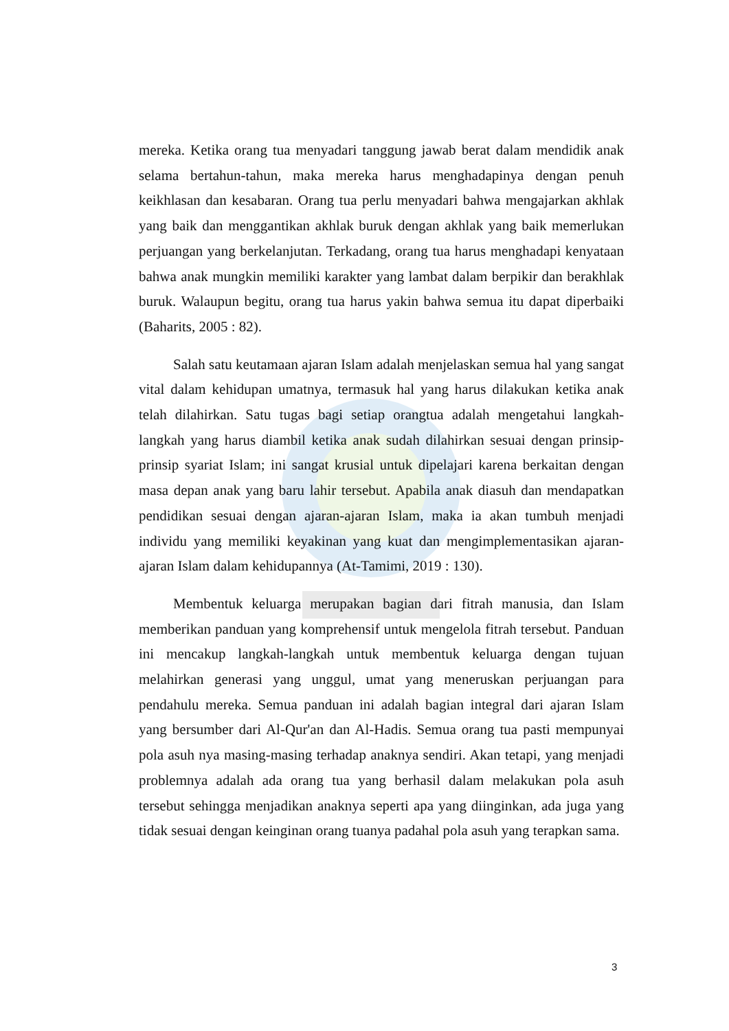mereka. Ketika orang tua menyadari tanggung jawab berat dalam mendidik anak selama bertahun-tahun, maka mereka harus menghadapinya dengan penuh keikhlasan dan kesabaran. Orang tua perlu menyadari bahwa mengajarkan akhlak yang baik dan menggantikan akhlak buruk dengan akhlak yang baik memerlukan perjuangan yang berkelanjutan. Terkadang, orang tua harus menghadapi kenyataan bahwa anak mungkin memiliki karakter yang lambat dalam berpikir dan berakhlak buruk. Walaupun begitu, orang tua harus yakin bahwa semua itu dapat diperbaiki (Baharits, 2005 : 82).
Salah satu keutamaan ajaran Islam adalah menjelaskan semua hal yang sangat vital dalam kehidupan umatnya, termasuk hal yang harus dilakukan ketika anak telah dilahirkan. Satu tugas bagi setiap orangtua adalah mengetahui langkah-langkah yang harus diambil ketika anak sudah dilahirkan sesuai dengan prinsip-prinsip syariat Islam; ini sangat krusial untuk dipelajari karena berkaitan dengan masa depan anak yang baru lahir tersebut. Apabila anak diasuh dan mendapatkan pendidikan sesuai dengan ajaran-ajaran Islam, maka ia akan tumbuh menjadi individu yang memiliki keyakinan yang kuat dan mengimplementasikan ajaran-ajaran Islam dalam kehidupannya (At-Tamimi, 2019 : 130).
Membentuk keluarga merupakan bagian dari fitrah manusia, dan Islam memberikan panduan yang komprehensif untuk mengelola fitrah tersebut. Panduan ini mencakup langkah-langkah untuk membentuk keluarga dengan tujuan melahirkan generasi yang unggul, umat yang meneruskan perjuangan para pendahulu mereka. Semua panduan ini adalah bagian integral dari ajaran Islam yang bersumber dari Al-Qur'an dan Al-Hadis. Semua orang tua pasti mempunyai pola asuh nya masing-masing terhadap anaknya sendiri. Akan tetapi, yang menjadi problemnya adalah ada orang tua yang berhasil dalam melakukan pola asuh tersebut sehingga menjadikan anaknya seperti apa yang diinginkan, ada juga yang tidak sesuai dengan keinginan orang tuanya padahal pola asuh yang terapkan sama.
3